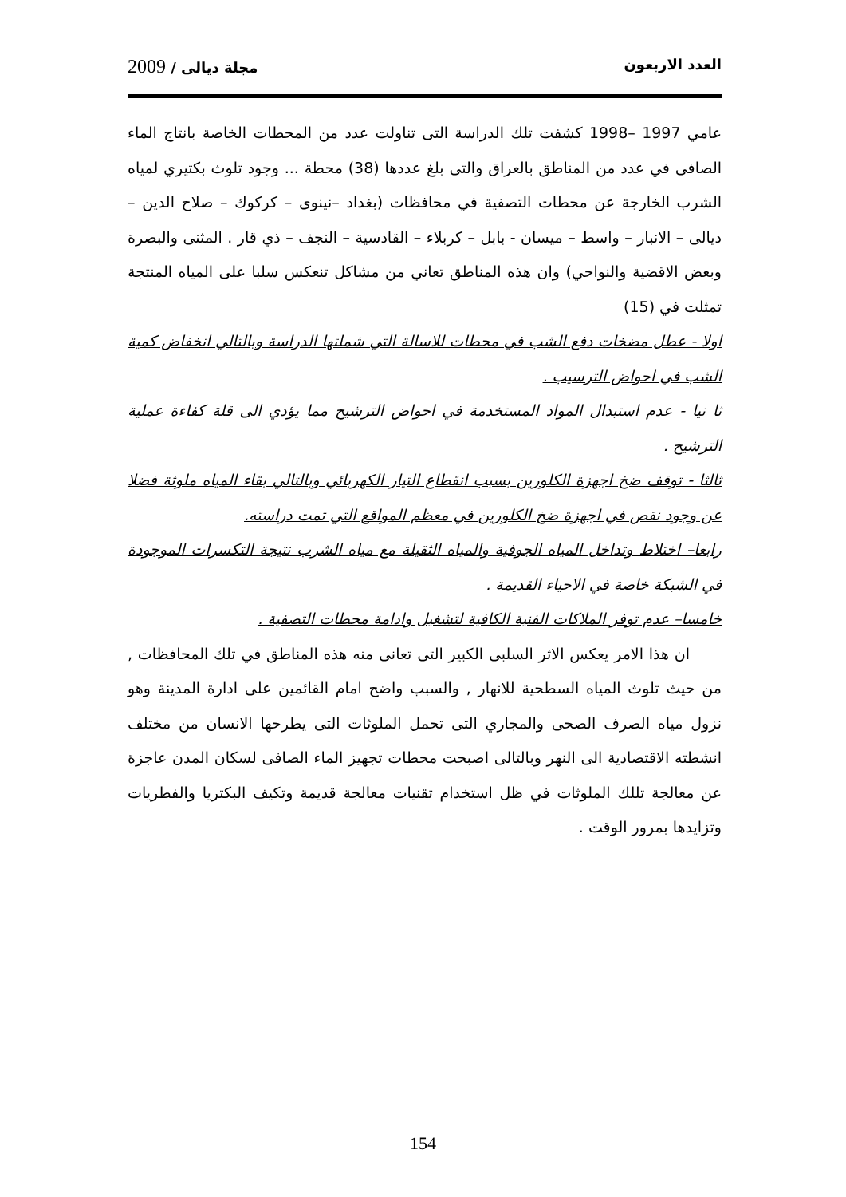العدد الاربعون مجلة ديالى / 2009
عامي 1997 –1998 كشفت تلك الدراسة التى تناولت عدد من المحطات الخاصة بانتاج الماء الصافى في عدد من المناطق بالعراق والتى بلغ عددها (38) محطة ... وجود تلوث بكتيري لمياه الشرب الخارجة عن محطات التصفية في محافظات (بغداد –نينوى – كركوك – صلاح الدين – ديالى – الانبار – واسط – ميسان - بابل – كربلاء – القادسية – النجف – ذي قار . المثنى والبصرة وبعض الاقضية والنواحي) وان هذه المناطق تعاني من مشاكل تنعكس سلبا على المياه المنتجة تمثلت في (15)
اولا - عطل مضخات دفع الشب في محطات للاسالة التي شملتها الدراسة وبالتالي انخفاض كمية الشب في احواض الترسيب .
ثا نيا - عدم استبدال المواد المستخدمة في احواض الترشيح مما يؤدي الى قلة كفاءة عملية الترشيح .
ثالثا - توقف ضخ اجهزة الكلورين بسبب انقطاع التيار الكهربائي وبالتالي بقاء المياه ملوثة فضلا عن وجود نقص في اجهزة ضخ الكلورين في معظم المواقع التي تمت دراسته.
رابعا– اختلاط وتداخل المياه الجوفية والمياه الثقيلة مع مياه الشرب نتيجة التكسرات الموجودة في الشبكة خاصة في الاحياء القديمة .
خامسا– عدم توفر الملاكات الفنية الكافية لتشغيل وادامة محطات التصفية .
ان هذا الامر يعكس الاثر السلبى الكبير التى تعانى منه هذه المناطق في تلك المحافظات , من حيث تلوث المياه السطحية للانهار , والسبب واضح امام القائمين على ادارة المدينة وهو نزول مياه الصرف الصحى والمجاري التى تحمل الملوثات التى يطرحها الانسان من مختلف انشطته الاقتصادية الى النهر وبالتالى اصبحت محطات تجهيز الماء الصافى لسكان المدن عاجزة عن معالجة تللك الملوثات في ظل استخدام تقنيات معالجة قديمة وتكيف البكتريا والفطريات وتزايدها بمرور الوقت .
154